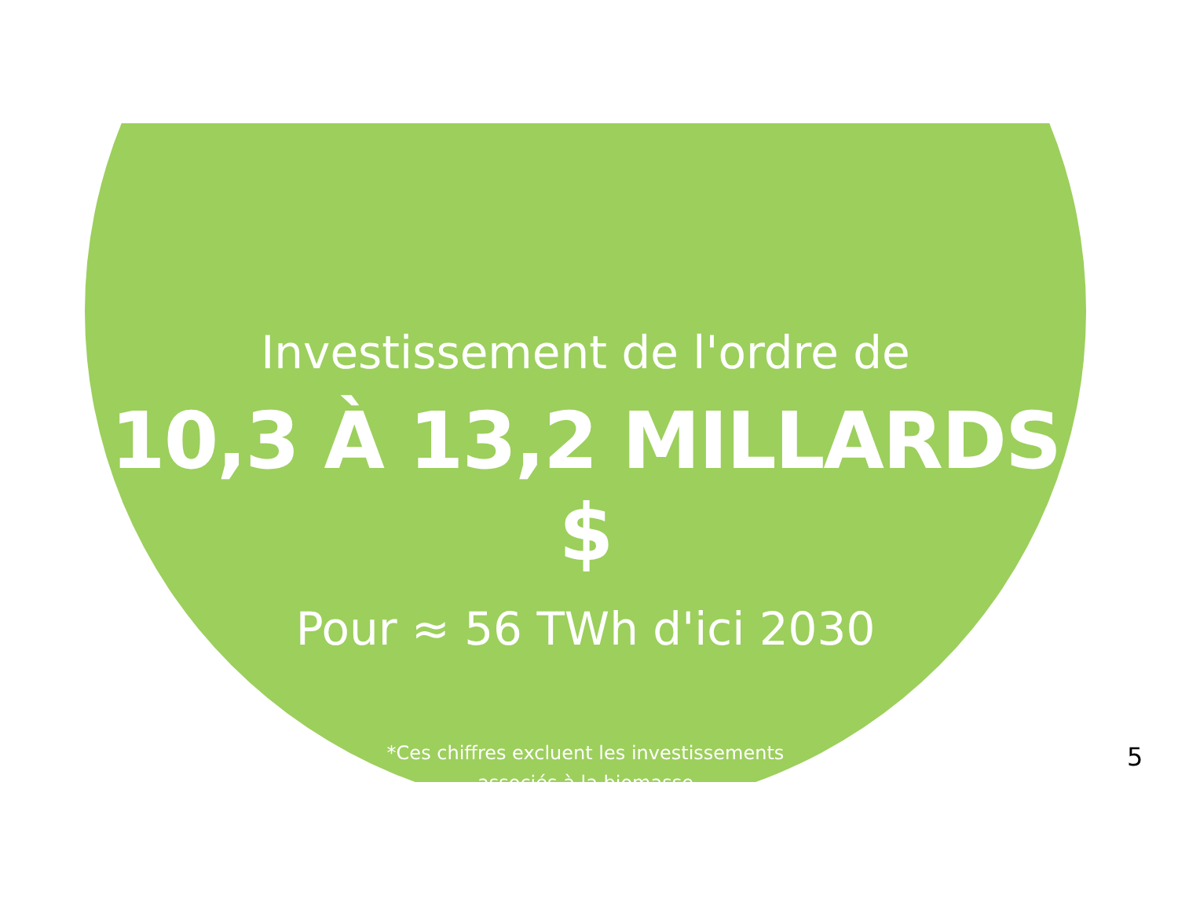Investissement de l'ordre de
10,3 À 13,2 MILLARDS $
Pour ≈ 56 TWh d'ici 2030
*Ces chiffres excluent les investissements
associés à la biomasse
5